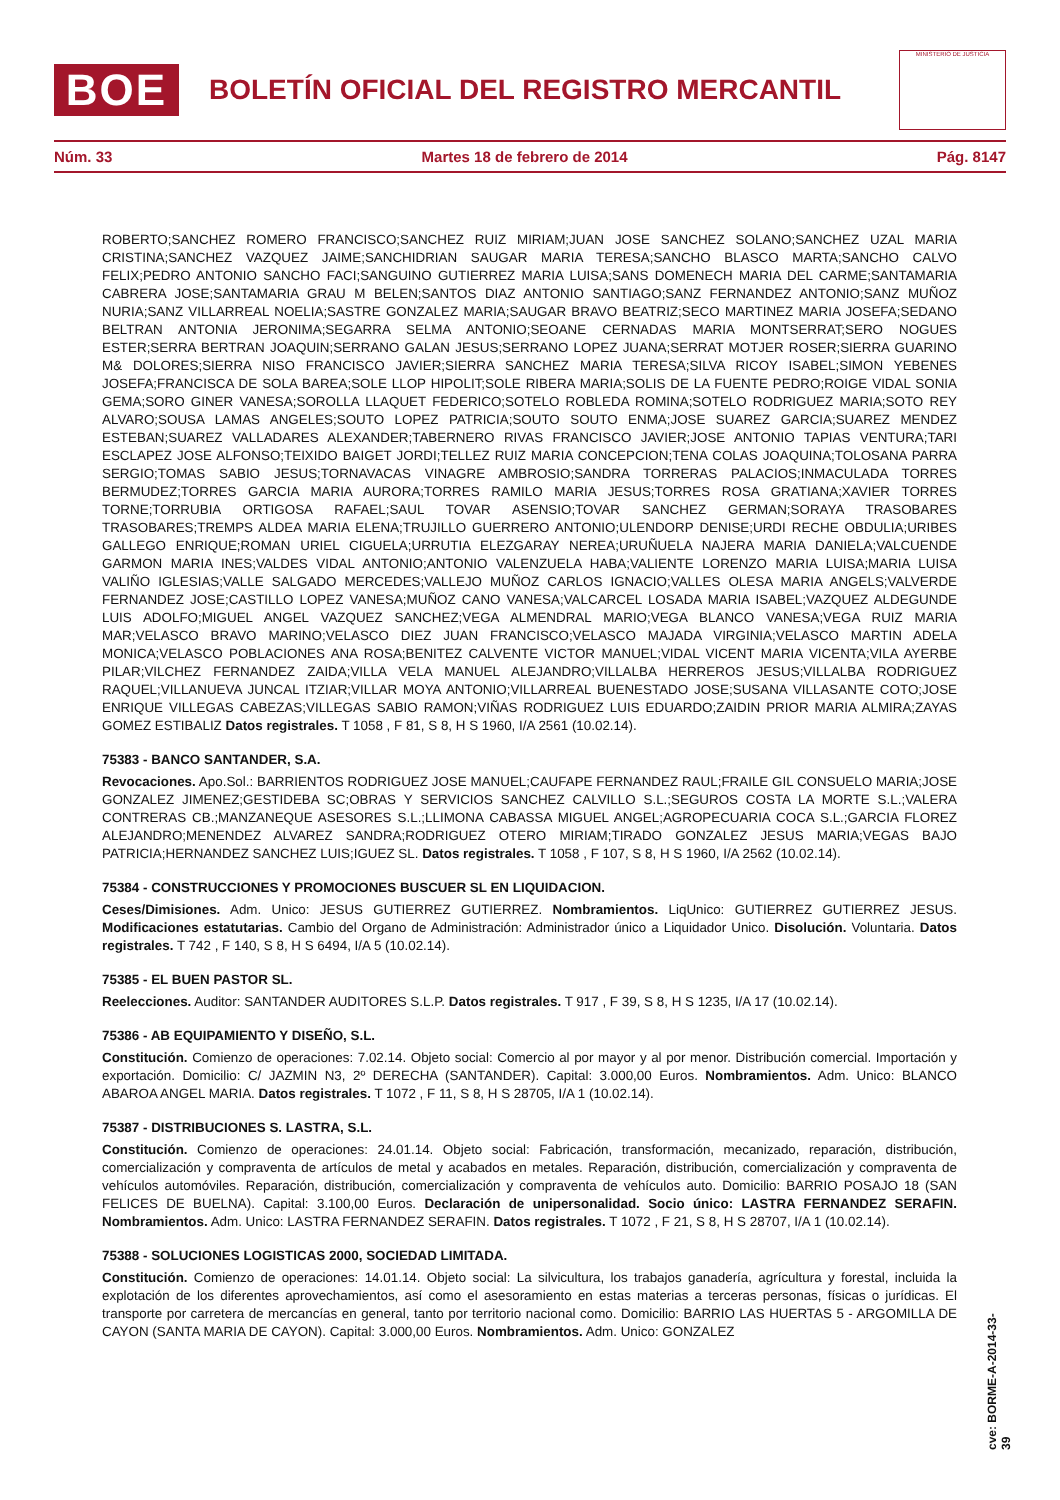BOE
BOLETÍN OFICIAL DEL REGISTRO MERCANTIL
MINISTERIO DE JUSTICIA
Núm. 33 Martes 18 de febrero de 2014 Pág. 8147
ROBERTO;SANCHEZ ROMERO FRANCISCO;SANCHEZ RUIZ MIRIAM;JUAN JOSE SANCHEZ SOLANO;SANCHEZ UZAL MARIA CRISTINA;SANCHEZ VAZQUEZ JAIME;SANCHIDRIAN SAUGAR MARIA TERESA;SANCHO BLASCO MARTA;SANCHO CALVO FELIX;PEDRO ANTONIO SANCHO FACI;SANGUINO GUTIERREZ MARIA LUISA;SANS DOMENECH MARIA DEL CARME;SANTAMARIA CABRERA JOSE;SANTAMARIA GRAU M BELEN;SANTOS DIAZ ANTONIO SANTIAGO;SANZ FERNANDEZ ANTONIO;SANZ MUÑOZ NURIA;SANZ VILLARREAL NOELIA;SASTRE GONZALEZ MARIA;SAUGAR BRAVO BEATRIZ;SECO MARTINEZ MARIA JOSEFA;SEDANO BELTRAN ANTONIA JERONIMA;SEGARRA SELMA ANTONIO;SEOANE CERNADAS MARIA MONTSERRAT;SERO NOGUES ESTER;SERRA BERTRAN JOAQUIN;SERRANO GALAN JESUS;SERRANO LOPEZ JUANA;SERRAT MOTJER ROSER;SIERRA GUARINO M& DOLORES;SIERRA NISO FRANCISCO JAVIER;SIERRA SANCHEZ MARIA TERESA;SILVA RICOY ISABEL;SIMON YEBENES JOSEFA;FRANCISCA DE SOLA BAREA;SOLE LLOP HIPOLIT;SOLE RIBERA MARIA;SOLIS DE LA FUENTE PEDRO;ROIGE VIDAL SONIA GEMA;SORO GINER VANESA;SOROLLA LLAQUET FEDERICO;SOTELO ROBLEDA ROMINA;SOTELO RODRIGUEZ MARIA;SOTO REY ALVARO;SOUSA LAMAS ANGELES;SOUTO LOPEZ PATRICIA;SOUTO SOUTO ENMA;JOSE SUAREZ GARCIA;SUAREZ MENDEZ ESTEBAN;SUAREZ VALLADARES ALEXANDER;TABERNERO RIVAS FRANCISCO JAVIER;JOSE ANTONIO TAPIAS VENTURA;TARI ESCLAPEZ JOSE ALFONSO;TEIXIDO BAIGET JORDI;TELLEZ RUIZ MARIA CONCEPCION;TENA COLAS JOAQUINA;TOLOSANA PARRA SERGIO;TOMAS SABIO JESUS;TORNAVACAS VINAGRE AMBROSIO;SANDRA TORRERAS PALACIOS;INMACULADA TORRES BERMUDEZ;TORRES GARCIA MARIA AURORA;TORRES RAMILO MARIA JESUS;TORRES ROSA GRATIANA;XAVIER TORRES TORNE;TORRUBIA ORTIGOSA RAFAEL;SAUL TOVAR ASENSIO;TOVAR SANCHEZ GERMAN;SORAYA TRASOBARES TRASOBARES;TREMPS ALDEA MARIA ELENA;TRUJILLO GUERRERO ANTONIO;ULENDORP DENISE;URDI RECHE OBDULIA;URIBES GALLEGO ENRIQUE;ROMAN URIEL CIGUELA;URRUTIA ELEZGARAY NEREA;URUÑUELA NAJERA MARIA DANIELA;VALCUENDE GARMON MARIA INES;VALDES VIDAL ANTONIO;ANTONIO VALENZUELA HABA;VALIENTE LORENZO MARIA LUISA;MARIA LUISA VALIÑO IGLESIAS;VALLE SALGADO MERCEDES;VALLEJO MUÑOZ CARLOS IGNACIO;VALLES OLESA MARIA ANGELS;VALVERDE FERNANDEZ JOSE;CASTILLO LOPEZ VANESA;MUÑOZ CANO VANESA;VALCARCEL LOSADA MARIA ISABEL;VAZQUEZ ALDEGUNDE LUIS ADOLFO;MIGUEL ANGEL VAZQUEZ SANCHEZ;VEGA ALMENDRAL MARIO;VEGA BLANCO VANESA;VEGA RUIZ MARIA MAR;VELASCO BRAVO MARINO;VELASCO DIEZ JUAN FRANCISCO;VELASCO MAJADA VIRGINIA;VELASCO MARTIN ADELA MONICA;VELASCO POBLACIONES ANA ROSA;BENITEZ CALVENTE VICTOR MANUEL;VIDAL VICENT MARIA VICENTA;VILA AYERBE PILAR;VILCHEZ FERNANDEZ ZAIDA;VILLA VELA MANUEL ALEJANDRO;VILLALBA HERREROS JESUS;VILLALBA RODRIGUEZ RAQUEL;VILLANUEVA JUNCAL ITZIAR;VILLAR MOYA ANTONIO;VILLARREAL BUENESTADO JOSE;SUSANA VILLASANTE COTO;JOSE ENRIQUE VILLEGAS CABEZAS;VILLEGAS SABIO RAMON;VIÑAS RODRIGUEZ LUIS EDUARDO;ZAIDIN PRIOR MARIA ALMIRA;ZAYAS GOMEZ ESTIBALIZ Datos registrales. T 1058 , F 81, S 8, H S 1960, I/A 2561 (10.02.14).
75383 - BANCO SANTANDER, S.A.
Revocaciones. Apo.Sol.: BARRIENTOS RODRIGUEZ JOSE MANUEL;CAUFAPE FERNANDEZ RAUL;FRAILE GIL CONSUELO MARIA;JOSE GONZALEZ JIMENEZ;GESTIDEBA SC;OBRAS Y SERVICIOS SANCHEZ CALVILLO S.L.;SEGUROS COSTA LA MORTE S.L.;VALERA CONTRERAS CB.;MANZANEQUE ASESORES S.L.;LLIMONA CABASSA MIGUEL ANGEL;AGROPECUARIA COCA S.L.;GARCIA FLOREZ ALEJANDRO;MENENDEZ ALVAREZ SANDRA;RODRIGUEZ OTERO MIRIAM;TIRADO GONZALEZ JESUS MARIA;VEGAS BAJO PATRICIA;HERNANDEZ SANCHEZ LUIS;IGUEZ SL. Datos registrales. T 1058 , F 107, S 8, H S 1960, I/A 2562 (10.02.14).
75384 - CONSTRUCCIONES Y PROMOCIONES BUSCUER SL EN LIQUIDACION.
Ceses/Dimisiones. Adm. Unico: JESUS GUTIERREZ GUTIERREZ. Nombramientos. LiqUnico: GUTIERREZ GUTIERREZ JESUS. Modificaciones estatutarias. Cambio del Organo de Administración: Administrador único a Liquidador Unico. Disolución. Voluntaria. Datos registrales. T 742 , F 140, S 8, H S 6494, I/A 5 (10.02.14).
75385 - EL BUEN PASTOR SL.
Reelecciones. Auditor: SANTANDER AUDITORES S.L.P. Datos registrales. T 917 , F 39, S 8, H S 1235, I/A 17 (10.02.14).
75386 - AB EQUIPAMIENTO Y DISEÑO, S.L.
Constitución. Comienzo de operaciones: 7.02.14. Objeto social: Comercio al por mayor y al por menor. Distribución comercial. Importación y exportación. Domicilio: C/ JAZMIN N3, 2º DERECHA (SANTANDER). Capital: 3.000,00 Euros. Nombramientos. Adm. Unico: BLANCO ABAROA ANGEL MARIA. Datos registrales. T 1072 , F 11, S 8, H S 28705, I/A 1 (10.02.14).
75387 - DISTRIBUCIONES S. LASTRA, S.L.
Constitución. Comienzo de operaciones: 24.01.14. Objeto social: Fabricación, transformación, mecanizado, reparación, distribución, comercialización y compraventa de artículos de metal y acabados en metales. Reparación, distribución, comercialización y compraventa de vehículos automóviles. Reparación, distribución, comercialización y compraventa de vehículos auto. Domicilio: BARRIO POSAJO 18 (SAN FELICES DE BUELNA). Capital: 3.100,00 Euros. Declaración de unipersonalidad. Socio único: LASTRA FERNANDEZ SERAFIN. Nombramientos. Adm. Unico: LASTRA FERNANDEZ SERAFIN. Datos registrales. T 1072 , F 21, S 8, H S 28707, I/A 1 (10.02.14).
75388 - SOLUCIONES LOGISTICAS 2000, SOCIEDAD LIMITADA.
Constitución. Comienzo de operaciones: 14.01.14. Objeto social: La silvicultura, los trabajos ganadería, agrícultura y forestal, incluida la explotación de los diferentes aprovechamientos, así como el asesoramiento en estas materias a terceras personas, físicas o jurídicas. El transporte por carretera de mercancías en general, tanto por territorio nacional como. Domicilio: BARRIO LAS HUERTAS 5 - ARGOMILLA DE CAYON (SANTA MARIA DE CAYON). Capital: 3.000,00 Euros. Nombramientos. Adm. Unico: GONZALEZ
cve: BORME-A-2014-33-39